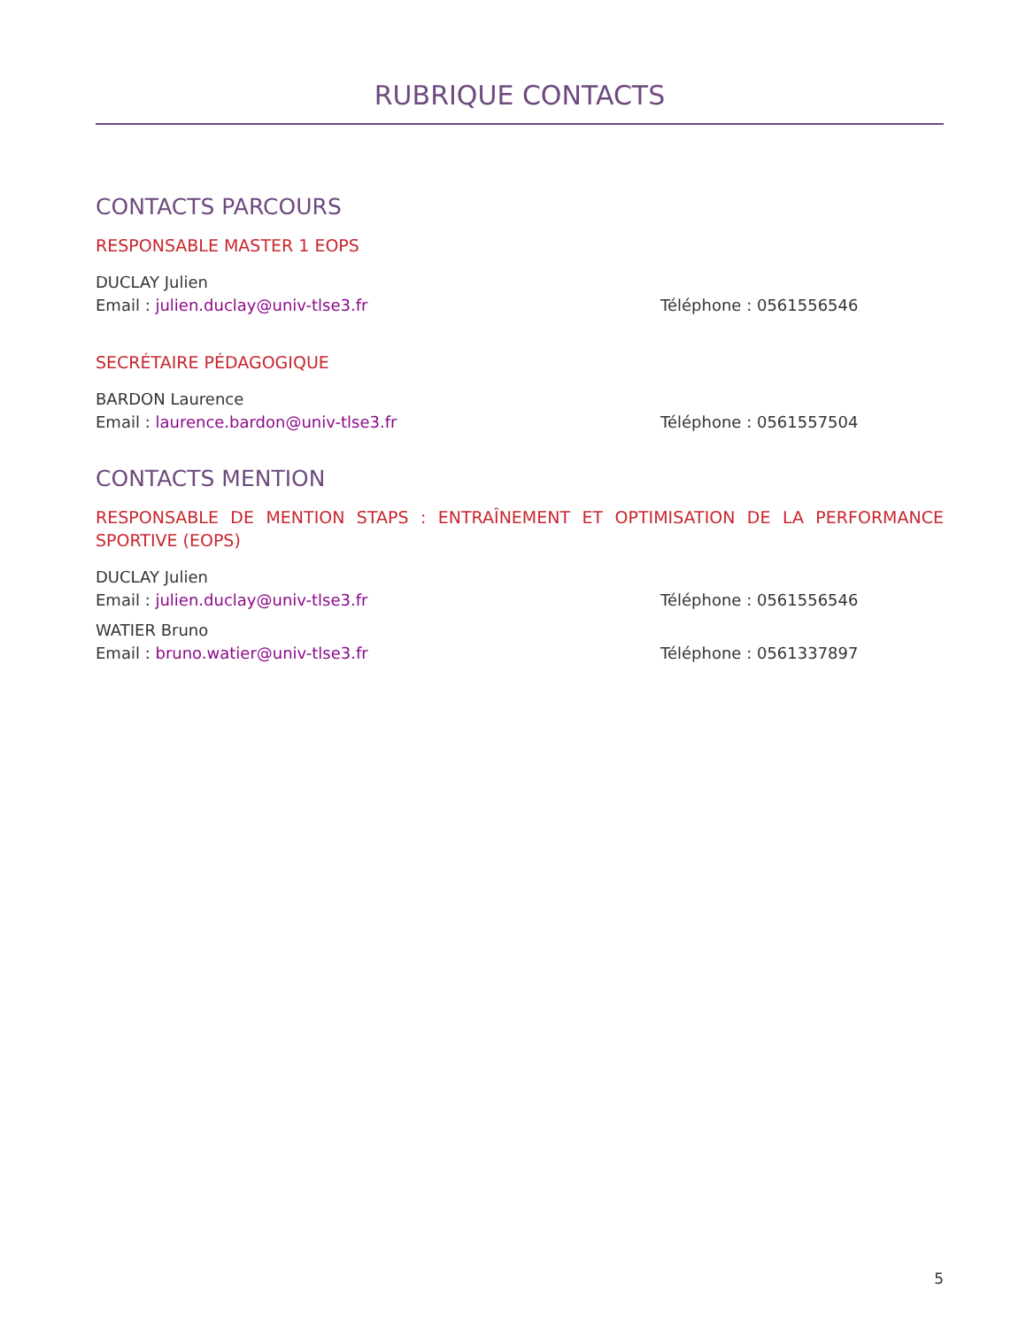RUBRIQUE CONTACTS
CONTACTS PARCOURS
RESPONSABLE MASTER 1 EOPS
DUCLAY Julien
Email : julien.duclay@univ-tlse3.fr Téléphone : 0561556546
SECRÉTAIRE PÉDAGOGIQUE
BARDON Laurence
Email : laurence.bardon@univ-tlse3.fr Téléphone : 0561557504
CONTACTS MENTION
RESPONSABLE DE MENTION STAPS : ENTRAÎNEMENT ET OPTIMISATION DE LA PERFORMANCE SPORTIVE (EOPS)
DUCLAY Julien
Email : julien.duclay@univ-tlse3.fr Téléphone : 0561556546
WATIER Bruno
Email : bruno.watier@univ-tlse3.fr Téléphone : 0561337897
5